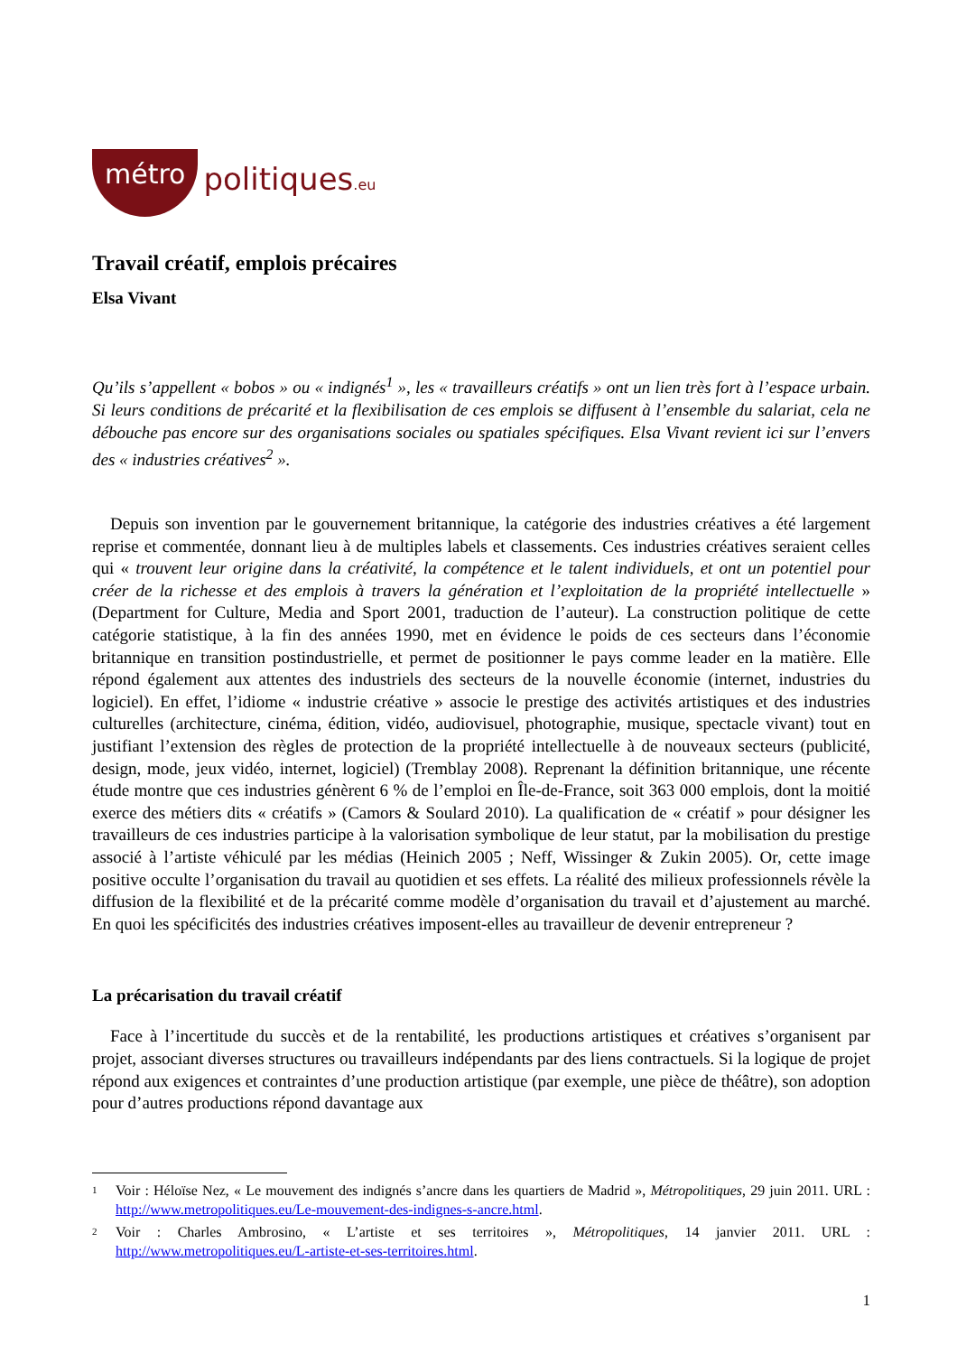métro politiques.eu
Travail créatif, emplois précaires
Elsa Vivant
Qu’ils s’appellent « bobos » ou « indignés<sup>1</sup> », les « travailleurs créatifs » ont un lien très fort à l’espace urbain. Si leurs conditions de précarité et la flexibilisation de ces emplois se diffusent à l’ensemble du salariat, cela ne débouche pas encore sur des organisations sociales ou spatiales spécifiques. Elsa Vivant revient ici sur l’envers des « industries créatives<sup>2</sup> ».
Depuis son invention par le gouvernement britannique, la catégorie des industries créatives a été largement reprise et commentée, donnant lieu à de multiples labels et classements. Ces industries créatives seraient celles qui « trouvent leur origine dans la créativité, la compétence et le talent individuels, et ont un potentiel pour créer de la richesse et des emplois à travers la génération et l’exploitation de la propriété intellectuelle » (Department for Culture, Media and Sport 2001, traduction de l’auteur). La construction politique de cette catégorie statistique, à la fin des années 1990, met en évidence le poids de ces secteurs dans l’économie britannique en transition postindustrielle, et permet de positionner le pays comme leader en la matière. Elle répond également aux attentes des industriels des secteurs de la nouvelle économie (internet, industries du logiciel). En effet, l’idiome « industrie créative » associe le prestige des activités artistiques et des industries culturelles (architecture, cinéma, édition, vidéo, audiovisuel, photographie, musique, spectacle vivant) tout en justifiant l’extension des règles de protection de la propriété intellectuelle à de nouveaux secteurs (publicité, design, mode, jeux vidéo, internet, logiciel) (Tremblay 2008). Reprenant la définition britannique, une récente étude montre que ces industries génèrent 6 % de l’emploi en Île-de-France, soit 363 000 emplois, dont la moitié exerce des métiers dits « créatifs » (Camors & Soulard 2010). La qualification de « créatif » pour désigner les travailleurs de ces industries participe à la valorisation symbolique de leur statut, par la mobilisation du prestige associé à l’artiste véhiculé par les médias (Heinich 2005 ; Neff, Wissinger & Zukin 2005). Or, cette image positive occulte l’organisation du travail au quotidien et ses effets. La réalité des milieux professionnels révèle la diffusion de la flexibilité et de la précarité comme modèle d’organisation du travail et d’ajustement au marché. En quoi les spécificités des industries créatives imposent-elles au travailleur de devenir entrepreneur ?
La précarisation du travail créatif
Face à l’incertitude du succès et de la rentabilité, les productions artistiques et créatives s’organisent par projet, associant diverses structures ou travailleurs indépendants par des liens contractuels. Si la logique de projet répond aux exigences et contraintes d’une production artistique (par exemple, une pièce de théâtre), son adoption pour d’autres productions répond davantage aux
1 Voir : Héloïse Nez, « Le mouvement des indignés s’ancre dans les quartiers de Madrid », Métropolitiques, 29 juin 2011. URL : http://www.metropolitiques.eu/Le-mouvement-des-indignes-s-ancre.html.
2 Voir : Charles Ambrosino, « L’artiste et ses territoires », Métropolitiques, 14 janvier 2011. URL : http://www.metropolitiques.eu/L-artiste-et-ses-territoires.html.
1